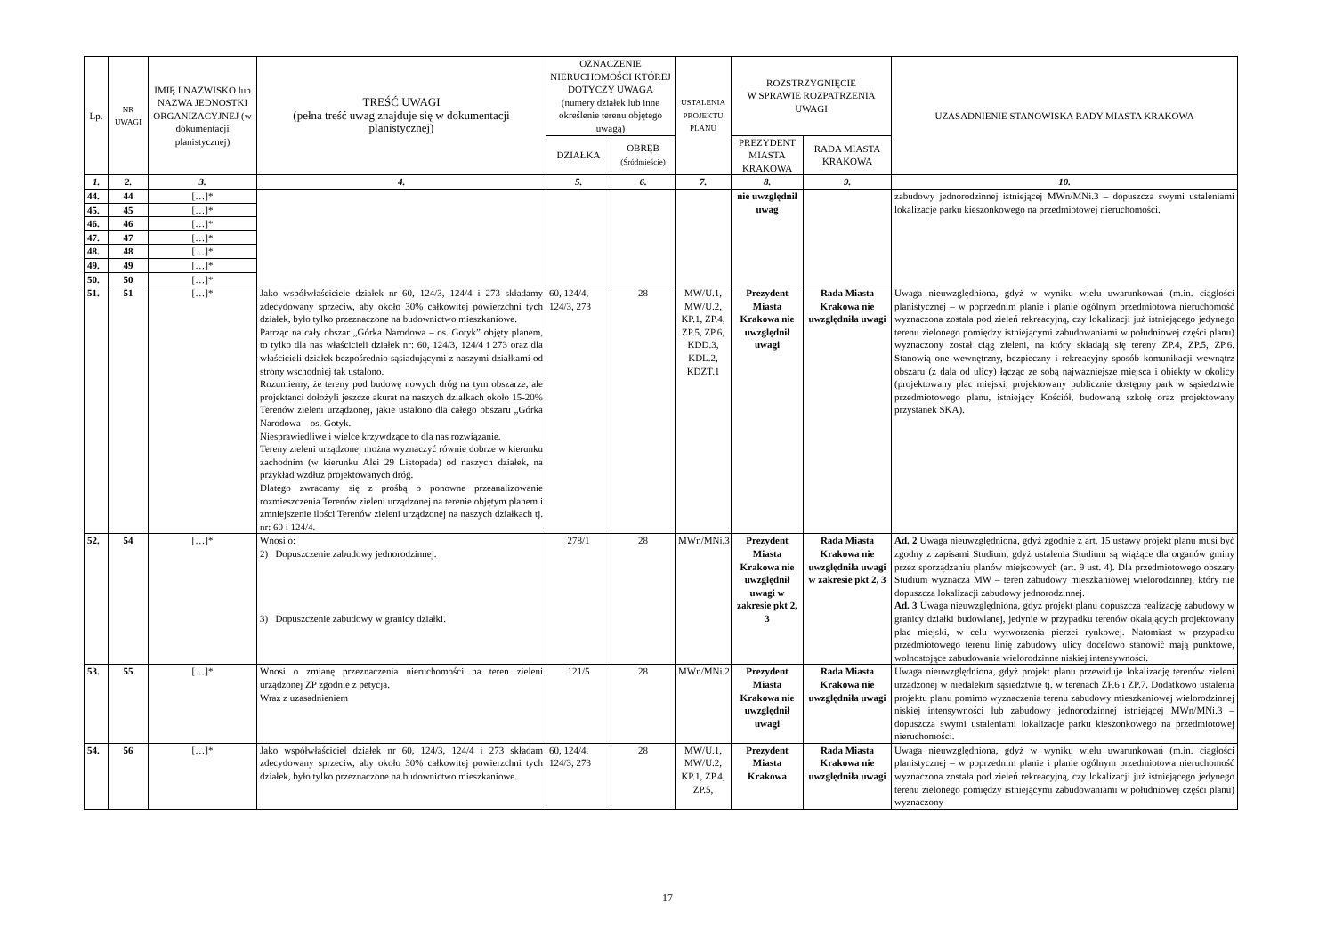| Lp. | NR UWAGI | IMIĘ I NAZWISKO lub NAZWA JEDNOSTKI ORGANIZACYJNEJ (w dokumentacji planistycznej) | TREŚĆ UWAGI (pełna treść uwag znajduje się w dokumentacji planistycznej) | OZNACZENIE NIERUCHOMOŚCI KTÓREJ DOTYCZY UWAGA (numery działek lub inne określenie terenu objętego uwagą) | | USTALENIA PROJEKTU PLANU | ROZSTRZYGNIĘCIE W SPRAWIE ROZPATRZENIA UWAGI | | UZASADNIENIE STANOWISKA RADY MIASTA KRAKOWA |
| --- | --- | --- | --- | --- | --- | --- | --- | --- | --- |
| | | | | DZIAŁKA | OBRĘB (Śródmieście) | | PREZYDENT MIASTA KRAKOWA | RADA MIASTA KRAKOWA | |
| 1. | 2. | 3. | 4. | 5. | 6. | 7. | 8. | 9. | 10. |
| 44. | 44 | […]* | | | | | nie uwzględnił uwag | | zabudowy jednorodzinnej istniejącej MWn/MNi.3 – dopuszcza swymi ustaleniami lokalizacje parku kieszonkowego na przedmiotowej nieruchomości. |
| 45. | 45 | […]* | | | | | | | |
| 46. | 46 | […]* | | | | | | | |
| 47. | 47 | […]* | | | | | | | |
| 48. | 48 | […]* | | | | | | | |
| 49. | 49 | […]* | | | | | | | |
| 50. | 50 | […]* | | | | | | | |
| 51. | 51 | […]* | Jako współwłaściciele działek nr 60, 124/3, 124/4 i 273 składamy zdecydowany sprzeciw, aby około 30% całkowitej powierzchni tych działek, było tylko przeznaczone na budownictwo mieszkaniowe. Patrząc na cały obszar „Górka Narodowa – os. Gotyk” objęty planem, to tylko dla nas właścicieli działek nr: 60, 124/3, 124/4 i 273 oraz dla właścicieli działek bezpośrednio sąsiadującymi z naszymi działkami od strony wschodniej tak ustalono. Rozumiemy, że tereny pod budowę nowych dróg na tym obszarze, ale projektanci dołożyli jeszcze akurat na naszych działkach około 15-20% Terenów zieleni urządzonej, jakie ustalono dla całego obszaru „Górka Narodowa – os. Gotyk. Niesprawiedliwe i wielce krzywdzące to dla nas rozwiązanie. Tereny zieleni urządzonej można wyznaczyć równie dobrze w kierunku zachodnim (w kierunku Alei 29 Listopada) od naszych działek, na przykład wzdłuż projektowanych dróg. Dlatego zwracamy się z prośbą o ponowne przeanalizowanie rozmieszczenia Terenów zieleni urządzonej na terenie objętym planem i zmniejszenie ilości Terenów zieleni urządzonej na naszych działkach tj. nr: 60 i 124/4. | 60, 124/4, 124/3, 273 | 28 | MW/U.1, MW/U.2, KP.1, ZP.4, ZP.5, ZP.6, KDD.3, KDL.2, KDZT.1 | Prezydent Miasta Krakowa nie uwzględnił uwagi | Rada Miasta Krakowa nie uwzględniła uwagi | Uwaga nieuwzględniona, gdyż w wyniku wielu uwarunkowań (m.in. ciągłości planistycznej – w poprzednim planie i planie ogólnym przedmiotowa nieruchomość wyznaczona została pod zieleń rekreacyjną, czy lokalizacji już istniejącego jedynego terenu zielonego pomiędzy istniejącymi zabudowaniami w południowej części planu) wyznaczony został ciąg zieleni, na który składają się tereny ZP.4, ZP.5, ZP.6. Stanowią one wewnętrzny, bezpieczny i rekreacyjny sposób komunikacji wewnątrz obszaru (z dala od ulicy) łącząc ze sobą najważniejsze miejsca i obiekty w okolicy (projektowany plac miejski, projektowany publicznie dostępny park w sąsiedztwie przedmiotowego planu, istniejący Kościół, budowaną szkołę oraz projektowany przystanek SKA). |
| 52. | 54 | […]* | Wnosi o: 2) Dopuszczenie zabudowy jednorodzinnej. 3) Dopuszczenie zabudowy w granicy działki. | 278/1 | 28 | MWn/MNi.3 | Prezydent Miasta Krakowa nie uwzględnił uwagi w zakresie pkt 2, 3 | Rada Miasta Krakowa nie uwzględniła uwagi w zakresie pkt 2, 3 | Ad. 2 Uwaga nieuwzględniona, gdyż zgodnie z art. 15 ustawy projekt planu musi być zgodny z zapisami Studium, gdyż ustalenia Studium są wiążące dla organów gminy przez sporządzaniu planów miejscowych (art. 9 ust. 4). Dla przedmiotowego obszary Studium wyznacza MW – teren zabudowy mieszkaniowej wielorodzinnej, który nie dopuszcza lokalizacji zabudowy jednorodzinnej. Ad. 3 Uwaga nieuwzględniona, gdyż projekt planu dopuszcza realizację zabudowy w granicy działki budowlanej, jedynie w przypadku terenów okalających projektowany plac miejski, w celu wytworzenia pierzei rynkowej. Natomiast w przypadku przedmiotowego terenu linię zabudowy ulicy docelowo stanowić mają punktowe, wolnostojące zabudowania wielorodzinne niskiej intensywności. |
| 53. | 55 | […]* | Wnosi o zmianę przeznaczenia nieruchomości na teren zieleni urządzonej ZP zgodnie z petycja. Wraz z uzasadnieniem | 121/5 | 28 | MWn/MNi.2 | Prezydent Miasta Krakowa nie uwzględnił uwagi | Rada Miasta Krakowa nie uwzględniła uwagi | Uwaga nieuwzględniona, gdyż projekt planu przewiduje lokalizację terenów zieleni urządzonej w niedalekim sąsiedztwie tj. w terenach ZP.6 i ZP.7. Dodatkowo ustalenia projektu planu pomimo wyznaczenia terenu zabudowy mieszkaniowej wielorodzinnej niskiej intensywności lub zabudowy jednorodzinnej istniejącej MWn/MNi.3 – dopuszcza swymi ustaleniami lokalizacje parku kieszonkowego na przedmiotowej nieruchomości. |
| 54. | 56 | […]* | Jako współwłaściciel działek nr 60, 124/3, 124/4 i 273 składam zdecydowany sprzeciw, aby około 30% całkowitej powierzchni tych działek, było tylko przeznaczone na budownictwo mieszkaniowe. | 60, 124/4, 124/3, 273 | 28 | MW/U.1, MW/U.2, KP.1, ZP.4, ZP.5, | Prezydent Miasta Krakowa | Rada Miasta Krakowa nie uwzględniła uwagi | Uwaga nieuwzględniona, gdyż w wyniku wielu uwarunkowań (m.in. ciągłości planistycznej – w poprzednim planie i planie ogólnym przedmiotowa nieruchomość wyznaczona została pod zieleń rekreacyjną, czy lokalizacji już istniejącego jedynego terenu zielonego pomiędzy istniejącymi zabudowaniami w południowej części planu) wyznaczony |
17